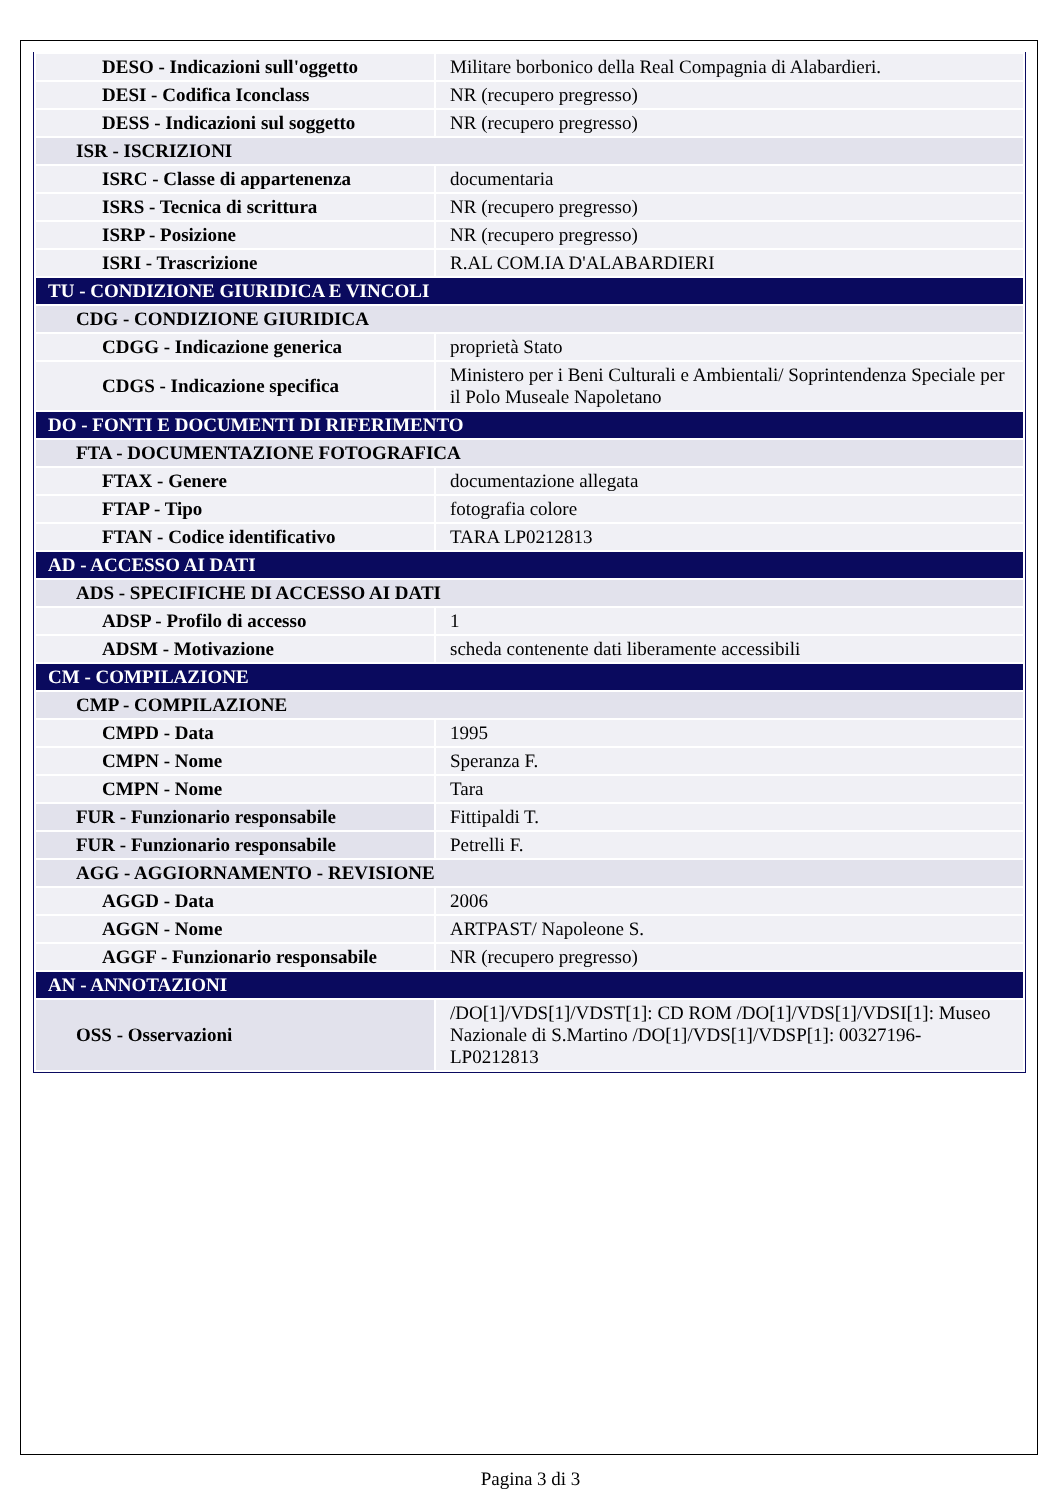| DESO - Indicazioni sull'oggetto | Militare borbonico della Real Compagnia di Alabardieri. |
| DESI - Codifica Iconclass | NR (recupero pregresso) |
| DESS - Indicazioni sul soggetto | NR (recupero pregresso) |
| ISR - ISCRIZIONI | |
| ISRC - Classe di appartenenza | documentaria |
| ISRS - Tecnica di scrittura | NR (recupero pregresso) |
| ISRP - Posizione | NR (recupero pregresso) |
| ISRI - Trascrizione | R.AL COM.IA D'ALABARDIERI |
| TU - CONDIZIONE GIURIDICA E VINCOLI | |
| CDG - CONDIZIONE GIURIDICA | |
| CDGG - Indicazione generica | proprietà Stato |
| CDGS - Indicazione specifica | Ministero per i Beni Culturali e Ambientali/ Soprintendenza Speciale per il Polo Museale Napoletano |
| DO - FONTI E DOCUMENTI DI RIFERIMENTO | |
| FTA - DOCUMENTAZIONE FOTOGRAFICA | |
| FTAX - Genere | documentazione allegata |
| FTAP - Tipo | fotografia colore |
| FTAN - Codice identificativo | TARA LP0212813 |
| AD - ACCESSO AI DATI | |
| ADS - SPECIFICHE DI ACCESSO AI DATI | |
| ADSP - Profilo di accesso | 1 |
| ADSM - Motivazione | scheda contenente dati liberamente accessibili |
| CM - COMPILAZIONE | |
| CMP - COMPILAZIONE | |
| CMPD - Data | 1995 |
| CMPN - Nome | Speranza F. |
| CMPN - Nome | Tara |
| FUR - Funzionario responsabile | Fittipaldi T. |
| FUR - Funzionario responsabile | Petrelli F. |
| AGG - AGGIORNAMENTO - REVISIONE | |
| AGGD - Data | 2006 |
| AGGN - Nome | ARTPAST/ Napoleone S. |
| AGGF - Funzionario responsabile | NR (recupero pregresso) |
| AN - ANNOTAZIONI | |
| OSS - Osservazioni | /DO[1]/VDS[1]/VDST[1]: CD ROM /DO[1]/VDS[1]/VDSI[1]: Museo Nazionale di S.Martino /DO[1]/VDS[1]/VDSP[1]: 00327196-LP0212813 |
Pagina 3 di 3